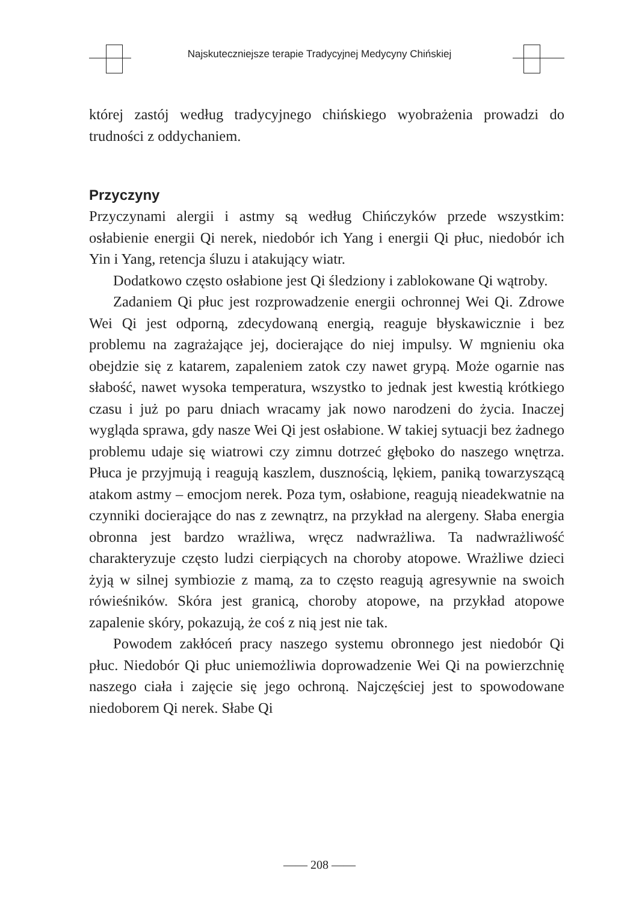Najskuteczniejsze terapie Tradycyjnej Medycyny Chińskiej
której zastój według tradycyjnego chińskiego wyobrażenia prowadzi do trudności z oddychaniem.
Przyczyny
Przyczynami alergii i astmy są według Chińczyków przede wszystkim: osłabienie energii Qi nerek, niedobór ich Yang i energii Qi płuc, niedobór ich Yin i Yang, retencja śluzu i atakujący wiatr.
Dodatkowo często osłabione jest Qi śledziony i zablokowane Qi wątroby.
Zadaniem Qi płuc jest rozprowadzenie energii ochronnej Wei Qi. Zdrowe Wei Qi jest odporną, zdecydowaną energią, reaguje błyskawicznie i bez problemu na zagrażające jej, docierające do niej impulsy. W mgnieniu oka obejdzie się z katarem, zapaleniem zatok czy nawet grypą. Może ogarnie nas słabość, nawet wysoka temperatura, wszystko to jednak jest kwestią krótkiego czasu i już po paru dniach wracamy jak nowo narodzeni do życia. Inaczej wygląda sprawa, gdy nasze Wei Qi jest osłabione. W takiej sytuacji bez żadnego problemu udaje się wiatrowi czy zimnu dotrzeć głęboko do naszego wnętrza. Płuca je przyjmują i reagują kaszlem, dusznością, lękiem, paniką towarzyszącą atakom astmy – emocjom nerek. Poza tym, osłabione, reagują nieadekwatnie na czynniki docierające do nas z zewnątrz, na przykład na alergeny. Słaba energia obronna jest bardzo wrażliwa, wręcz nadwrażliwa. Ta nadwrażliwość charakteryzuje często ludzi cierpiących na choroby atopowe. Wrażliwe dzieci żyją w silnej symbiozie z mamą, za to często reagują agresywnie na swoich rówieśników. Skóra jest granicą, choroby atopowe, na przykład atopowe zapalenie skóry, pokazują, że coś z nią jest nie tak.
Powodem zakłóceń pracy naszego systemu obronnego jest niedobór Qi płuc. Niedobór Qi płuc uniemożliwia doprowadzenie Wei Qi na powierzchnię naszego ciała i zajęcie się jego ochroną. Najczęściej jest to spowodowane niedoborem Qi nerek. Słabe Qi
—— 208 ——